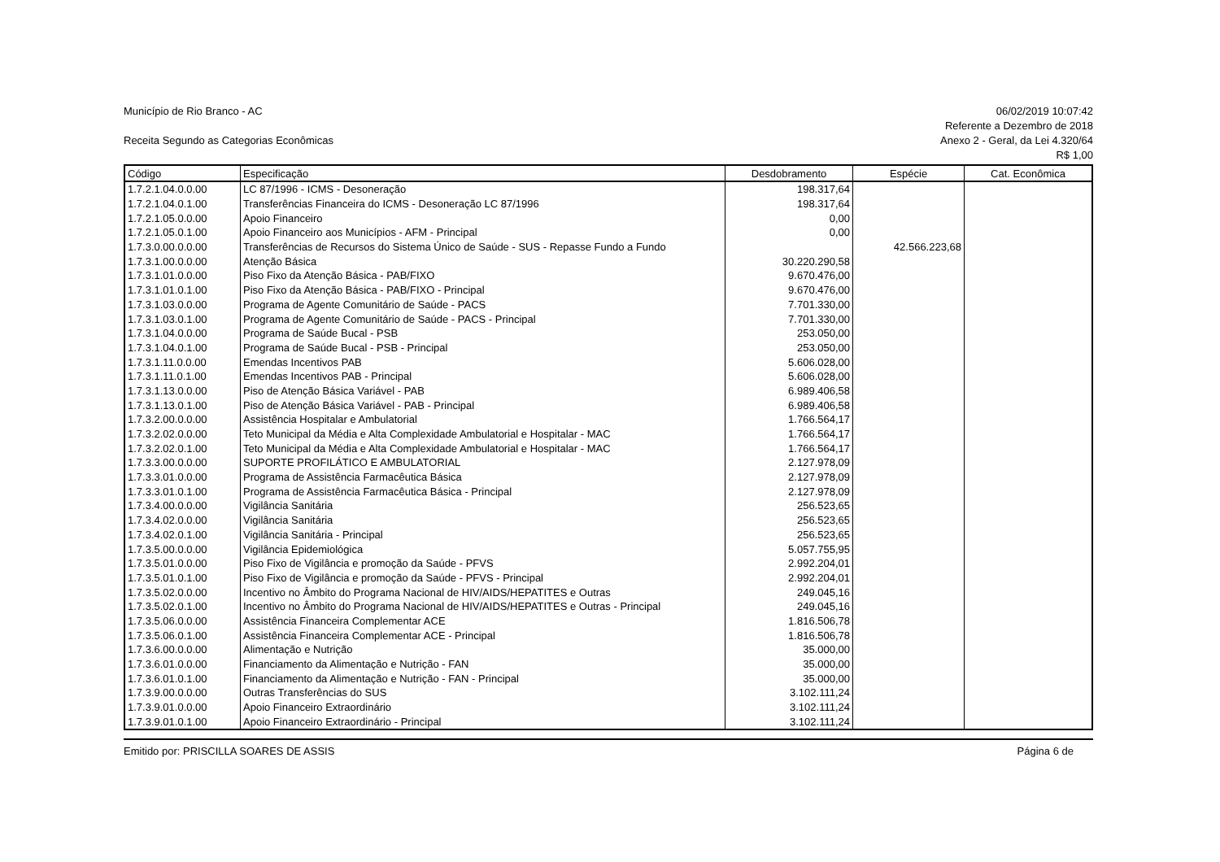Município de Rio Branco - AC
Receita Segundo as Categorias Econômicas
06/02/2019 10:07:42
Referente a Dezembro de 2018
Anexo 2 - Geral, da Lei 4.320/64
R$ 1,00
| Código | Especificação | Desdobramento | Espécie | Cat. Econômica |
| --- | --- | --- | --- | --- |
| 1.7.2.1.04.0.0.00 | LC 87/1996 - ICMS - Desoneração | 198.317,64 | | |
| 1.7.2.1.04.0.1.00 | Transferências Financeira do ICMS - Desoneração LC 87/1996 | 198.317,64 | | |
| 1.7.2.1.05.0.0.00 | Apoio Financeiro | 0,00 | | |
| 1.7.2.1.05.0.1.00 | Apoio Financeiro aos Municípios - AFM - Principal | 0,00 | | |
| 1.7.3.0.00.0.0.00 | Transferências de Recursos do Sistema Único de Saúde - SUS - Repasse Fundo a Fundo | | 42.566.223,68 | |
| 1.7.3.1.00.0.0.00 | Atenção Básica | 30.220.290,58 | | |
| 1.7.3.1.01.0.0.00 | Piso Fixo da Atenção Básica - PAB/FIXO | 9.670.476,00 | | |
| 1.7.3.1.01.0.1.00 | Piso Fixo da Atenção Básica - PAB/FIXO - Principal | 9.670.476,00 | | |
| 1.7.3.1.03.0.0.00 | Programa de Agente Comunitário de Saúde - PACS | 7.701.330,00 | | |
| 1.7.3.1.03.0.1.00 | Programa de Agente Comunitário de Saúde - PACS - Principal | 7.701.330,00 | | |
| 1.7.3.1.04.0.0.00 | Programa de Saúde Bucal - PSB | 253.050,00 | | |
| 1.7.3.1.04.0.1.00 | Programa de Saúde Bucal - PSB - Principal | 253.050,00 | | |
| 1.7.3.1.11.0.0.00 | Emendas Incentivos PAB | 5.606.028,00 | | |
| 1.7.3.1.11.0.1.00 | Emendas Incentivos PAB - Principal | 5.606.028,00 | | |
| 1.7.3.1.13.0.0.00 | Piso de Atenção Básica Variável - PAB | 6.989.406,58 | | |
| 1.7.3.1.13.0.1.00 | Piso de Atenção Básica Variável - PAB - Principal | 6.989.406,58 | | |
| 1.7.3.2.00.0.0.00 | Assistência Hospitalar e Ambulatorial | 1.766.564,17 | | |
| 1.7.3.2.02.0.0.00 | Teto Municipal da Média e Alta Complexidade Ambulatorial e Hospitalar - MAC | 1.766.564,17 | | |
| 1.7.3.2.02.0.1.00 | Teto Municipal da Média e Alta Complexidade Ambulatorial e Hospitalar - MAC | 1.766.564,17 | | |
| 1.7.3.3.00.0.0.00 | SUPORTE PROFILÁTICO E AMBULATORIAL | 2.127.978,09 | | |
| 1.7.3.3.01.0.0.00 | Programa de Assistência Farmacêutica Básica | 2.127.978,09 | | |
| 1.7.3.3.01.0.1.00 | Programa de Assistência Farmacêutica Básica - Principal | 2.127.978,09 | | |
| 1.7.3.4.00.0.0.00 | Vigilância Sanitária | 256.523,65 | | |
| 1.7.3.4.02.0.0.00 | Vigilância Sanitária | 256.523,65 | | |
| 1.7.3.4.02.0.1.00 | Vigilância Sanitária - Principal | 256.523,65 | | |
| 1.7.3.5.00.0.0.00 | Vigilância Epidemiológica | 5.057.755,95 | | |
| 1.7.3.5.01.0.0.00 | Piso Fixo de Vigilância e promoção da Saúde - PFVS | 2.992.204,01 | | |
| 1.7.3.5.01.0.1.00 | Piso Fixo de Vigilância e promoção da Saúde - PFVS - Principal | 2.992.204,01 | | |
| 1.7.3.5.02.0.0.00 | Incentivo no Âmbito do Programa Nacional de HIV/AIDS/HEPATITES e Outras | 249.045,16 | | |
| 1.7.3.5.02.0.1.00 | Incentivo no Âmbito do Programa Nacional de HIV/AIDS/HEPATITES e Outras - Principal | 249.045,16 | | |
| 1.7.3.5.06.0.0.00 | Assistência Financeira Complementar ACE | 1.816.506,78 | | |
| 1.7.3.5.06.0.1.00 | Assistência Financeira Complementar ACE - Principal | 1.816.506,78 | | |
| 1.7.3.6.00.0.0.00 | Alimentação e Nutrição | 35.000,00 | | |
| 1.7.3.6.01.0.0.00 | Financiamento da Alimentação e Nutrição - FAN | 35.000,00 | | |
| 1.7.3.6.01.0.1.00 | Financiamento da Alimentação e Nutrição - FAN - Principal | 35.000,00 | | |
| 1.7.3.9.00.0.0.00 | Outras Transferências do SUS | 3.102.111,24 | | |
| 1.7.3.9.01.0.0.00 | Apoio Financeiro Extraordinário | 3.102.111,24 | | |
| 1.7.3.9.01.0.1.00 | Apoio Financeiro Extraordinário - Principal | 3.102.111,24 | | |
Emitido por: PRISCILLA SOARES DE ASSIS Página 6 de